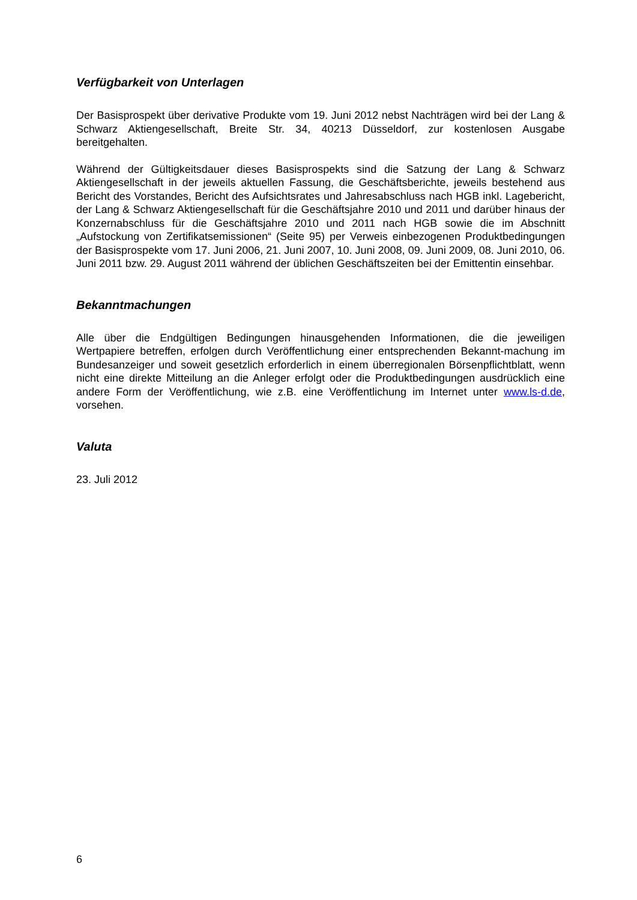Verfügbarkeit von Unterlagen
Der Basisprospekt über derivative Produkte vom 19. Juni 2012 nebst Nachträgen wird bei der Lang & Schwarz Aktiengesellschaft, Breite Str. 34, 40213 Düsseldorf, zur kostenlosen Ausgabe bereitgehalten.
Während der Gültigkeitsdauer dieses Basisprospekts sind die Satzung der Lang & Schwarz Aktiengesellschaft in der jeweils aktuellen Fassung, die Geschäftsberichte, jeweils bestehend aus Bericht des Vorstandes, Bericht des Aufsichtsrates und Jahresabschluss nach HGB inkl. Lagebericht, der Lang & Schwarz Aktiengesellschaft für die Geschäftsjahre 2010 und 2011 und darüber hinaus der Konzernabschluss für die Geschäftsjahre 2010 und 2011 nach HGB sowie die im Abschnitt „Aufstockung von Zertifikatsemissionen“ (Seite 95) per Verweis einbezogenen Produktbedingungen der Basisprospekte vom 17. Juni 2006, 21. Juni 2007, 10. Juni 2008, 09. Juni 2009, 08. Juni 2010, 06. Juni 2011 bzw. 29. August 2011 während der üblichen Geschäftszeiten bei der Emittentin einsehbar.
Bekanntmachungen
Alle über die Endgültigen Bedingungen hinausgehenden Informationen, die die jeweiligen Wertpapiere betreffen, erfolgen durch Veröffentlichung einer entsprechenden Bekannt-machung im Bundesanzeiger und soweit gesetzlich erforderlich in einem überregionalen Börsenpflichtblatt, wenn nicht eine direkte Mitteilung an die Anleger erfolgt oder die Produktbedingungen ausdrücklich eine andere Form der Veröffentlichung, wie z.B. eine Veröffentlichung im Internet unter www.ls-d.de, vorsehen.
Valuta
23. Juli 2012
6